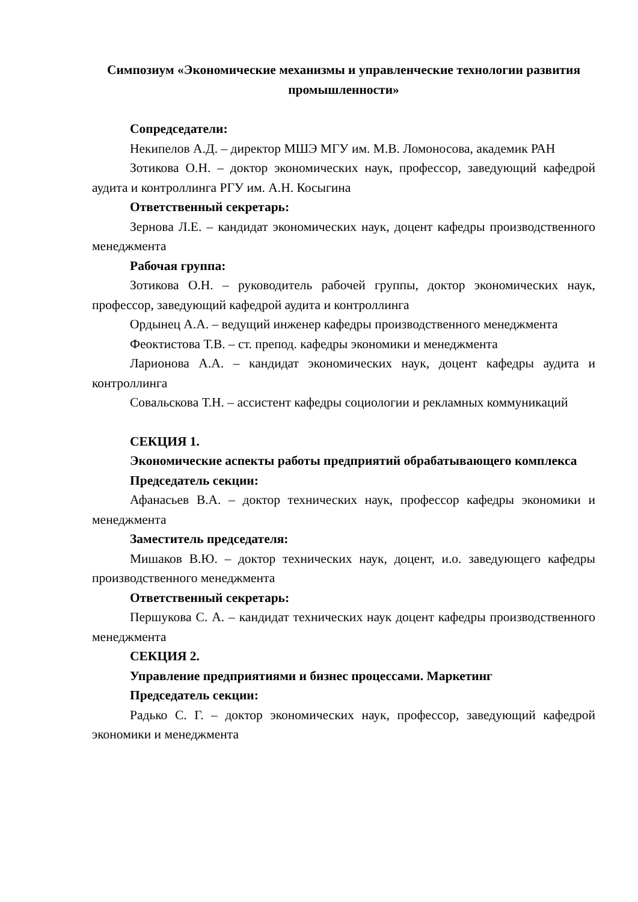Симпозиум «Экономические механизмы и управленческие технологии развития промышленности»
Сопредседатели:
Некипелов А.Д. – директор МШЭ МГУ им. М.В. Ломоносова, академик РАН
Зотикова О.Н. – доктор экономических наук, профессор, заведующий кафедрой аудита и контроллинга РГУ им. А.Н. Косыгина
Ответственный секретарь:
Зернова Л.Е. – кандидат экономических наук, доцент кафедры производственного менеджмента
Рабочая группа:
Зотикова О.Н. – руководитель рабочей группы, доктор экономических наук, профессор, заведующий кафедрой аудита и контроллинга
Ордынец А.А. – ведущий инженер кафедры производственного менеджмента
Феоктистова Т.В. – ст. препод. кафедры экономики и менеджмента
Ларионова А.А. – кандидат экономических наук, доцент кафедры аудита и контроллинга
Совальскова Т.Н. – ассистент кафедры социологии и рекламных коммуникаций
СЕКЦИЯ 1.
Экономические аспекты работы предприятий обрабатывающего комплекса
Председатель секции:
Афанасьев В.А. – доктор технических наук, профессор кафедры экономики и менеджмента
Заместитель председателя:
Мишаков В.Ю. – доктор технических наук, доцент, и.о. заведующего кафедры производственного менеджмента
Ответственный секретарь:
Першукова С. А. – кандидат технических наук доцент кафедры производственного менеджмента
СЕКЦИЯ 2.
Управление предприятиями и бизнес процессами. Маркетинг
Председатель секции:
Радько С. Г. – доктор экономических наук, профессор, заведующий кафедрой экономики и менеджмента